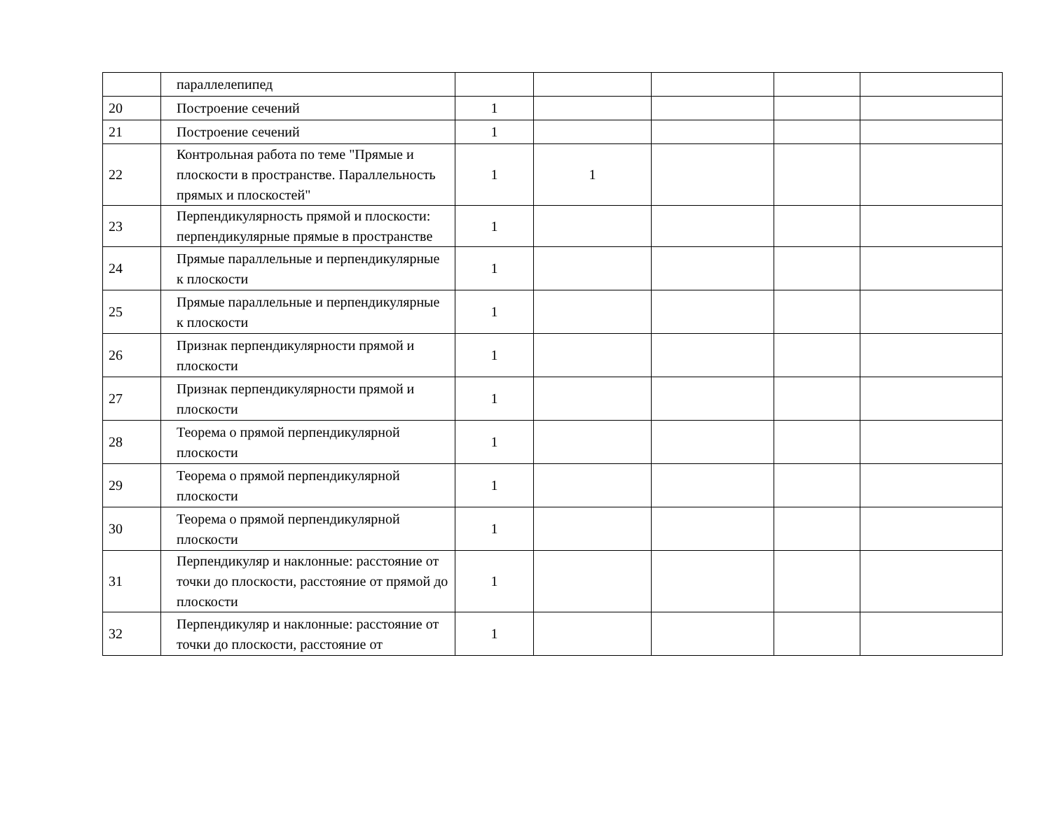| | параллелепипед | | | | | |
| 20 | Построение сечений | 1 | | | | |
| 21 | Построение сечений | 1 | | | | |
| 22 | Контрольная работа по теме "Прямые и плоскости в пространстве. Параллельность прямых и плоскостей" | 1 | 1 | | | |
| 23 | Перпендикулярность прямой и плоскости: перпендикулярные прямые в пространстве | 1 | | | | |
| 24 | Прямые параллельные и перпендикулярные к плоскости | 1 | | | | |
| 25 | Прямые параллельные и перпендикулярные к плоскости | 1 | | | | |
| 26 | Признак перпендикулярности прямой и плоскости | 1 | | | | |
| 27 | Признак перпендикулярности прямой и плоскости | 1 | | | | |
| 28 | Теорема о прямой перпендикулярной плоскости | 1 | | | | |
| 29 | Теорема о прямой перпендикулярной плоскости | 1 | | | | |
| 30 | Теорема о прямой перпендикулярной плоскости | 1 | | | | |
| 31 | Перпендикуляр и наклонные: расстояние от точки до плоскости, расстояние от прямой до плоскости | 1 | | | | |
| 32 | Перпендикуляр и наклонные: расстояние от точки до плоскости, расстояние от | 1 | | | | |